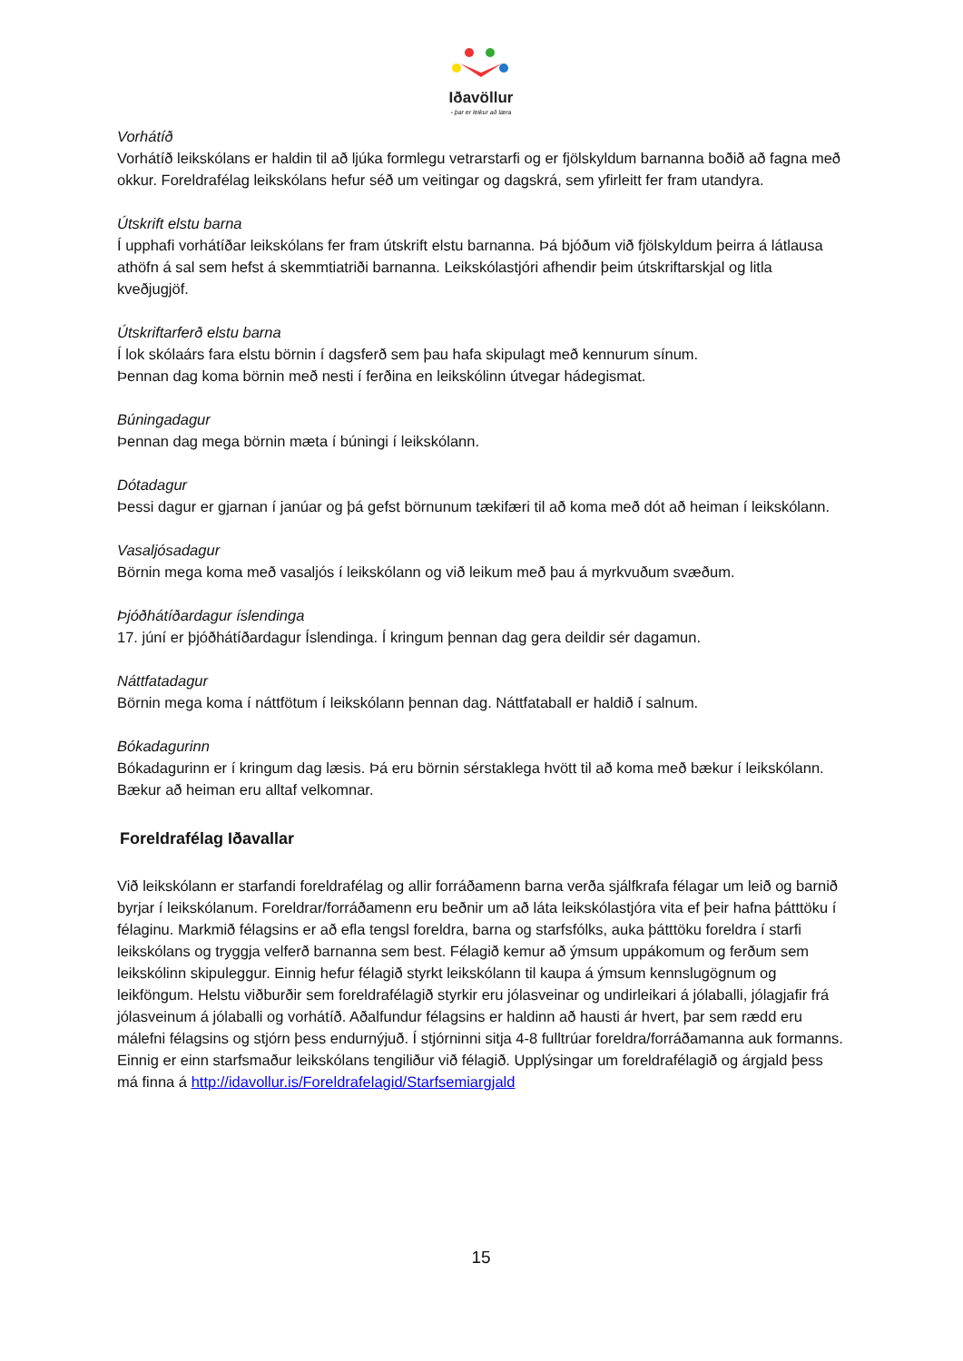Iðavöllur
- þar er leikur að læra
Vorhátíð
Vorhátíð leikskólans er haldin til að ljúka formlegu vetrarstarfi og er fjölskyldum barnanna boðið að fagna með okkur. Foreldrafélag leikskólans hefur séð um veitingar og dagskrá, sem yfirleitt fer fram utandyra.
Útskrift elstu barna
Í upphafi vorhátíðar leikskólans fer fram útskrift elstu barnanna. Þá bjóðum við fjölskyldum þeirra á látlausa athöfn á sal sem hefst á skemmtiatriði barnanna. Leikskólastjóri afhendir þeim útskriftarskjal og litla kveðjugjöf.
Útskriftarferð elstu barna
Í lok skólaárs fara elstu börnin í dagsferð sem þau hafa skipulagt með kennurum sínum.
Þennan dag koma börnin með nesti í ferðina en leikskólinn útvegar hádegismat.
Búningadagur
Þennan dag mega börnin mæta í búningi í leikskólann.
Dótadagur
Þessi dagur er gjarnan í janúar og þá gefst börnunum tækifæri til að koma með dót að heiman í leikskólann.
Vasaljósadagur
Börnin mega koma með vasaljós í leikskólann og við leikum með þau á myrkvuðum svæðum.
Þjóðhátíðardagur íslendinga
17. júní er þjóðhátíðardagur Íslendinga. Í kringum þennan dag gera deildir sér dagamun.
Náttfatadagur
Börnin mega koma í náttfötum í leikskólann þennan dag. Náttfataball er haldið í salnum.
Bókadagurinn
Bókadagurinn er í kringum dag læsis. Þá eru börnin sérstaklega hvött til að koma með bækur í leikskólann. Bækur að heiman eru alltaf velkomnar.
Foreldrafélag Iðavallar
Við leikskólann er starfandi foreldrafélag og allir forráðamenn barna verða sjálfkrafa félagar um leið og barnið byrjar í leikskólanum. Foreldrar/forráðamenn eru beðnir um að láta leikskólastjóra vita ef þeir hafna þátttöku í félaginu. Markmið félagsins er að efla tengsl foreldra, barna og starfsfólks, auka þátttöku foreldra í starfi leikskólans og tryggja velferð barnanna sem best. Félagið kemur að ýmsum uppákomum og ferðum sem leikskólinn skipuleggur. Einnig hefur félagið styrkt leikskólann til kaupa á ýmsum kennslugögnum og leikföngum. Helstu viðburðir sem foreldrafélagið styrkir eru jólasveinar og undirleikari á jólaballi, jólagjafir frá jólasveinum á jólaballi og vorhátíð. Aðalfundur félagsins er haldinn að hausti ár hvert, þar sem rædd eru málefni félagsins og stjórn þess endurnýjuð. Í stjórninni sitja 4-8 fulltrúar foreldra/forráðamanna auk formanns. Einnig er einn starfsmaður leikskólans tengiliður við félagið. Upplýsingar um foreldrafélagið og árgjald þess má finna á http://idavollur.is/Foreldrafelagid/Starfsemiargjald
15